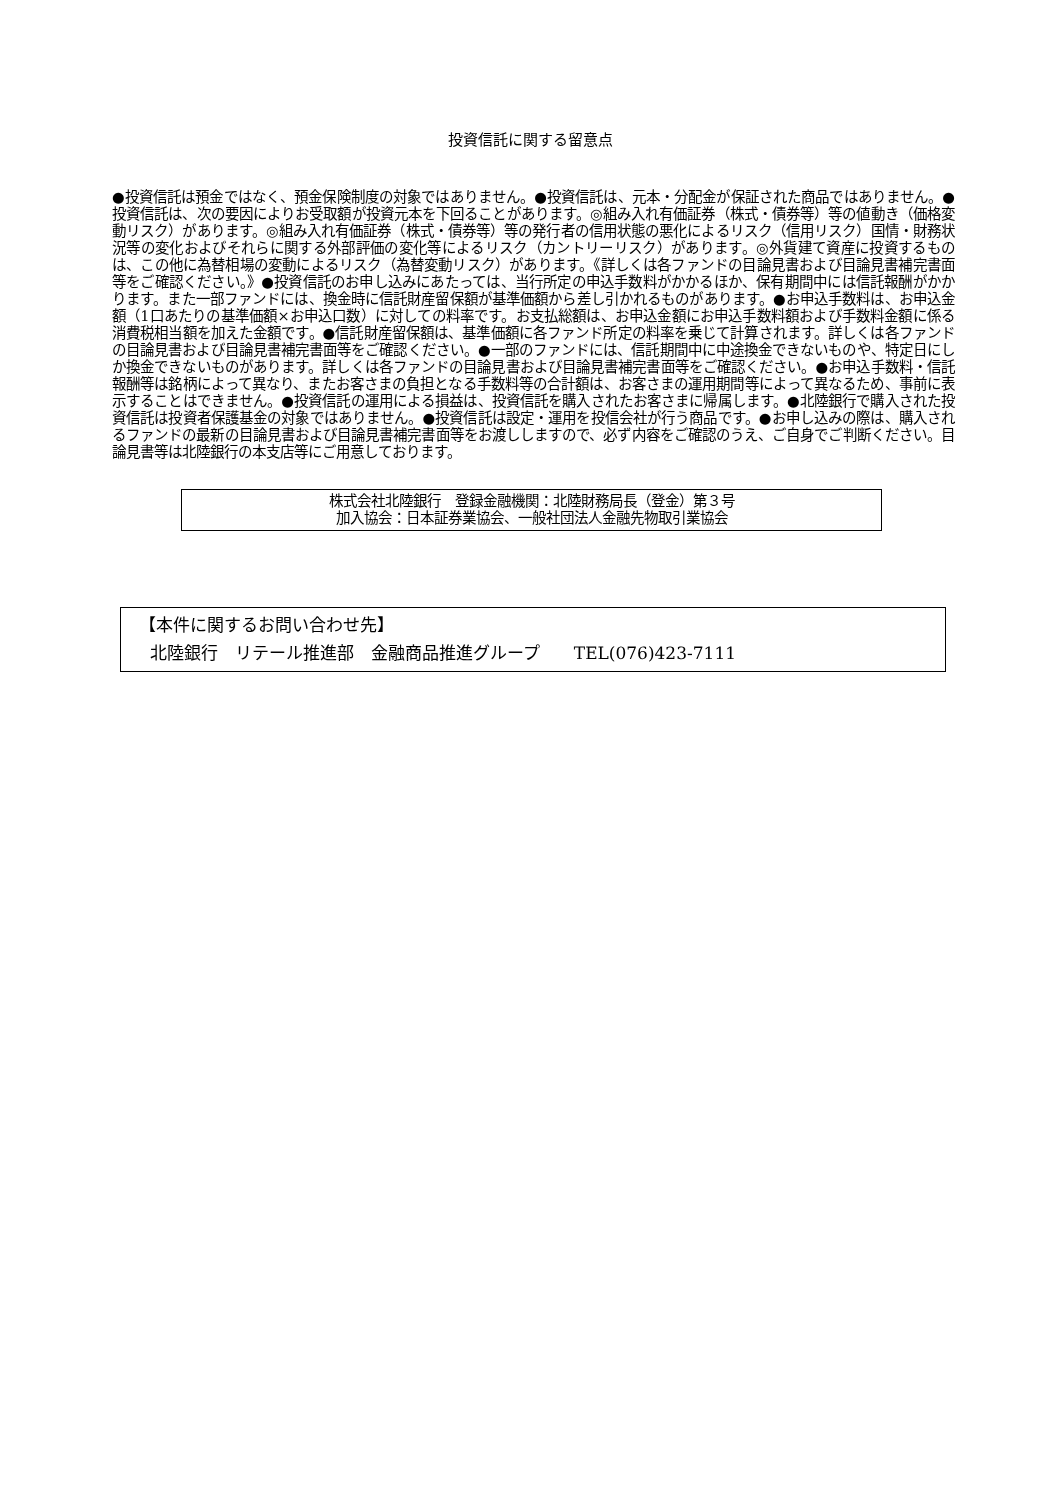投資信託に関する留意点
●投資信託は預金ではなく、預金保険制度の対象ではありません。●投資信託は、元本・分配金が保証された商品ではありません。●投資信託は、次の要因によりお受取額が投資元本を下回ることがあります。◎組み入れ有価証券（株式・債券等）等の値動き（価格変動リスク）があります。◎組み入れ有価証券（株式・債券等）等の発行者の信用状態の悪化によるリスク（信用リスク）国情・財務状況等の変化およびそれらに関する外部評価の変化等によるリスク（カントリーリスク）があります。◎外貨建て資産に投資するものは、この他に為替相場の変動によるリスク（為替変動リスク）があります。《詳しくは各ファンドの目論見書および目論見書補完書面等をご確認ください。》●投資信託のお申し込みにあたっては、当行所定の申込手数料がかかるほか、保有期間中には信託報酬がかかります。また一部ファンドには、換金時に信託財産留保額が基準価額から差し引かれるものがあります。●お申込手数料は、お申込金額（1口あたりの基準価額×お申込口数）に対しての料率です。お支払総額は、お申込金額にお申込手数料額および手数料金額に係る消費税相当額を加えた金額です。●信託財産留保額は、基準価額に各ファンド所定の料率を乗じて計算されます。詳しくは各ファンドの目論見書および目論見書補完書面等をご確認ください。●一部のファンドには、信託期間中に中途換金できないものや、特定日にしか換金できないものがあります。詳しくは各ファンドの目論見書および目論見書補完書面等をご確認ください。●お申込手数料・信託報酬等は銘柄によって異なり、またお客さまの負担となる手数料等の合計額は、お客さまの運用期間等によって異なるため、事前に表示することはできません。●投資信託の運用による損益は、投資信託を購入されたお客さまに帰属します。●北陸銀行で購入された投資信託は投資者保護基金の対象ではありません。●投資信託は設定・運用を投信会社が行う商品です。●お申し込みの際は、購入されるファンドの最新の目論見書および目論見書補完書面等をお渡ししますので、必ず内容をご確認のうえ、ご自身でご判断ください。目論見書等は北陸銀行の本支店等にご用意しております。
株式会社北陸銀行　登録金融機関：北陸財務局長（登金）第３号
加入協会：日本証券業協会、一般社団法人金融先物取引業協会
【本件に関するお問い合わせ先】
北陸銀行　リテール推進部　金融商品推進グループ　　TEL(076)423-7111